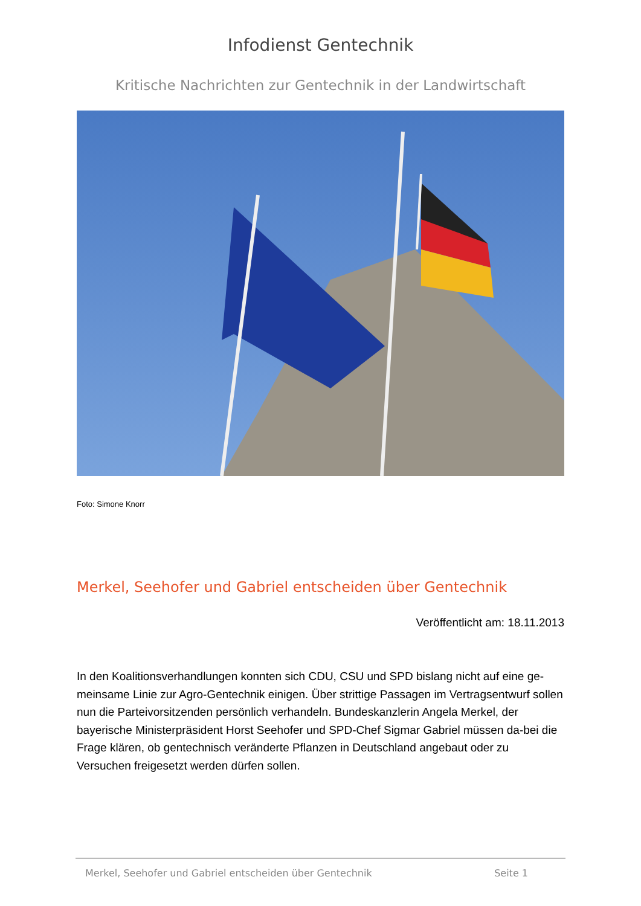Infodienst Gentechnik
Kritische Nachrichten zur Gentechnik in der Landwirtschaft
Foto: Simone Knorr
Merkel, Seehofer und Gabriel entscheiden über Gentechnik
Veröffentlicht am: 18.11.2013
In den Koalitionsverhandlungen konnten sich CDU, CSU und SPD bislang nicht auf eine ge-meinsame Linie zur Agro-Gentechnik einigen. Über strittige Passagen im Vertragsentwurf sollen nun die Parteivorsitzenden persönlich verhandeln. Bundeskanzlerin Angela Merkel, der bayerische Ministerpräsident Horst Seehofer und SPD-Chef Sigmar Gabriel müssen da-bei die Frage klären, ob gentechnisch veränderte Pflanzen in Deutschland angebaut oder zu Versuchen freigesetzt werden dürfen sollen.
Merkel, Seehofer und Gabriel entscheiden über Gentechnik Seite 1